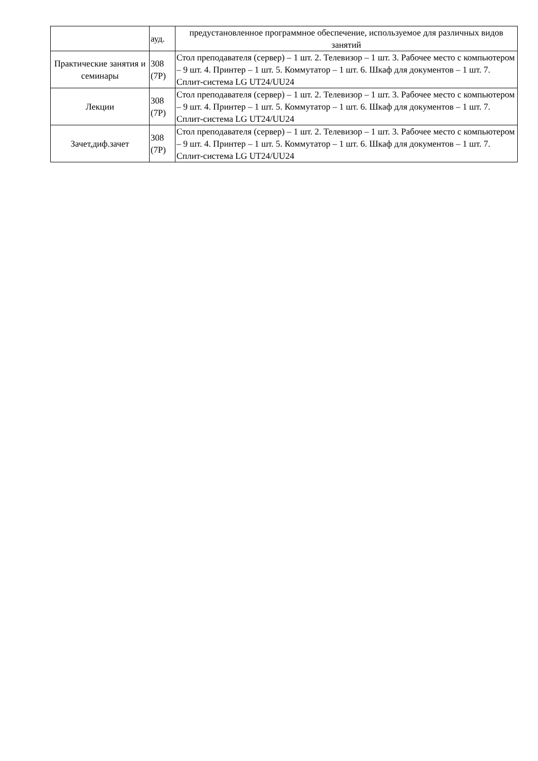| | ауд. | предустановленное программное обеспечение, используемое для различных видов занятий |
| Практические занятия и семинары | 308 (7Р) | Стол преподавателя (сервер) – 1 шт. 2. Телевизор – 1 шт. 3. Рабочее место с компьютером – 9 шт. 4. Принтер – 1 шт. 5. Коммутатор – 1 шт. 6. Шкаф для документов – 1 шт. 7. Сплит-система LG UT24/UU24 |
| Лекции | 308 (7Р) | Стол преподавателя (сервер) – 1 шт. 2. Телевизор – 1 шт. 3. Рабочее место с компьютером – 9 шт. 4. Принтер – 1 шт. 5. Коммутатор – 1 шт. 6. Шкаф для документов – 1 шт. 7. Сплит-система LG UT24/UU24 |
| Зачет,диф.зачет | 308 (7Р) | Стол преподавателя (сервер) – 1 шт. 2. Телевизор – 1 шт. 3. Рабочее место с компьютером – 9 шт. 4. Принтер – 1 шт. 5. Коммутатор – 1 шт. 6. Шкаф для документов – 1 шт. 7. Сплит-система LG UT24/UU24 |